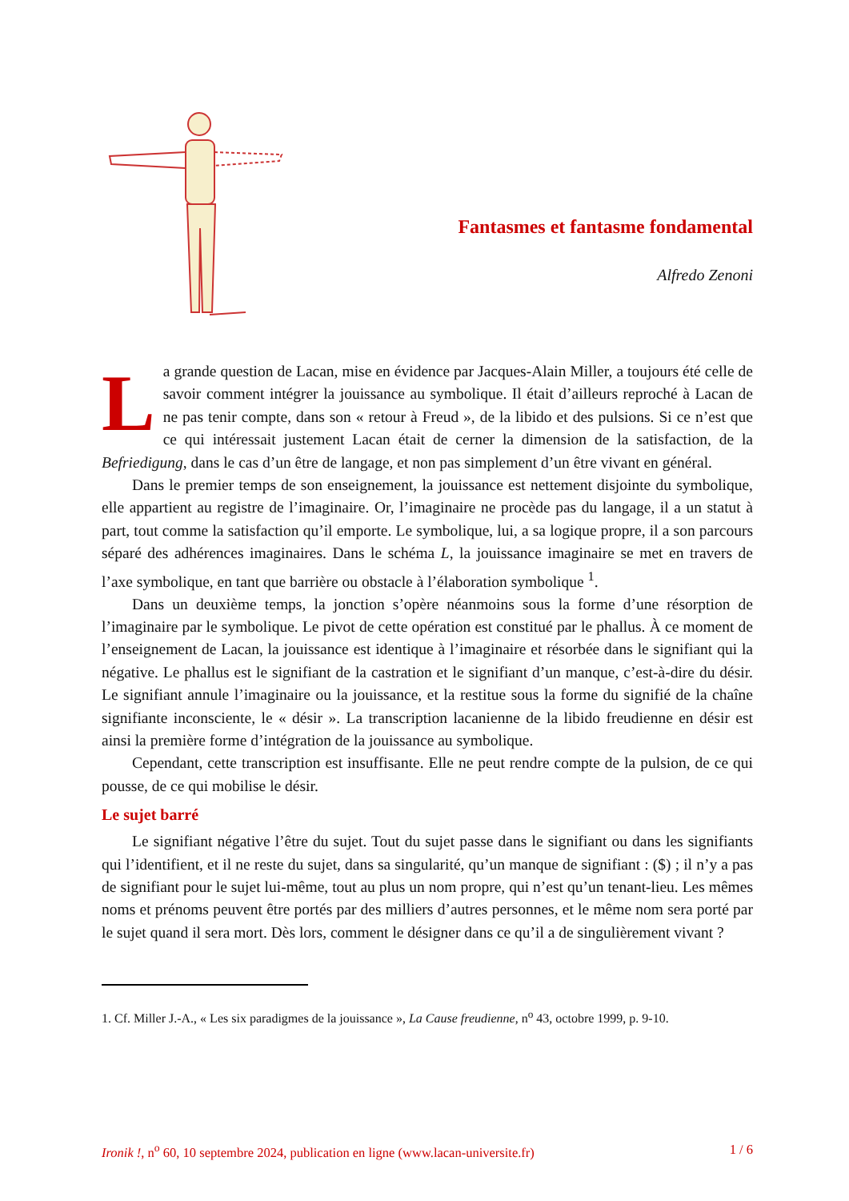Fantasmes et fantasme fondamental
Alfredo Zenoni
La grande question de Lacan, mise en évidence par Jacques-Alain Miller, a toujours été celle de savoir comment intégrer la jouissance au symbolique. Il était d’ailleurs reproché à Lacan de ne pas tenir compte, dans son « retour à Freud », de la libido et des pulsions. Si ce n’est que ce qui intéressait justement Lacan était de cerner la dimension de la satisfaction, de la Befriedigung, dans le cas d’un être de langage, et non pas simplement d’un être vivant en général.
Dans le premier temps de son enseignement, la jouissance est nettement disjointe du symbolique, elle appartient au registre de l’imaginaire. Or, l’imaginaire ne procède pas du langage, il a un statut à part, tout comme la satisfaction qu’il emporte. Le symbolique, lui, a sa logique propre, il a son parcours séparé des adhérences imaginaires. Dans le schéma L, la jouissance imaginaire se met en travers de l’axe symbolique, en tant que barrière ou obstacle à l’élaboration symbolique <sup>1</sup>.
Dans un deuxième temps, la jonction s’opère néanmoins sous la forme d’une résorption de l’imaginaire par le symbolique. Le pivot de cette opération est constitué par le phallus. À ce moment de l’enseignement de Lacan, la jouissance est identique à l’imaginaire et résorbée dans le signifiant qui la négative. Le phallus est le signifiant de la castration et le signifiant d’un manque, c’est-à-dire du désir. Le signifiant annule l’imaginaire ou la jouissance, et la restitue sous la forme du signifié de la chaîne signifiante inconsciente, le « désir ». La transcription lacanienne de la libido freudienne en désir est ainsi la première forme d’intégration de la jouissance au symbolique.
Cependant, cette transcription est insuffisante. Elle ne peut rendre compte de la pulsion, de ce qui pousse, de ce qui mobilise le désir.
Le sujet barré
Le signifiant négative l’être du sujet. Tout du sujet passe dans le signifiant ou dans les signifiants qui l’identifient, et il ne reste du sujet, dans sa singularité, qu’un manque de signifiant : ($) ; il n’y a pas de signifiant pour le sujet lui-même, tout au plus un nom propre, qui n’est qu’un tenant-lieu. Les mêmes noms et prénoms peuvent être portés par des milliers d’autres personnes, et le même nom sera porté par le sujet quand il sera mort. Dès lors, comment le désigner dans ce qu’il a de singulièrement vivant ?
1. Cf. Miller J.-A., « Les six paradigmes de la jouissance », La Cause freudienne, n<sup>o</sup> 43, octobre 1999, p. 9-10.
Ironik !, n<sup>o</sup> 60, 10 septembre 2024, publication en ligne (www.lacan-universite.fr) 1 / 6